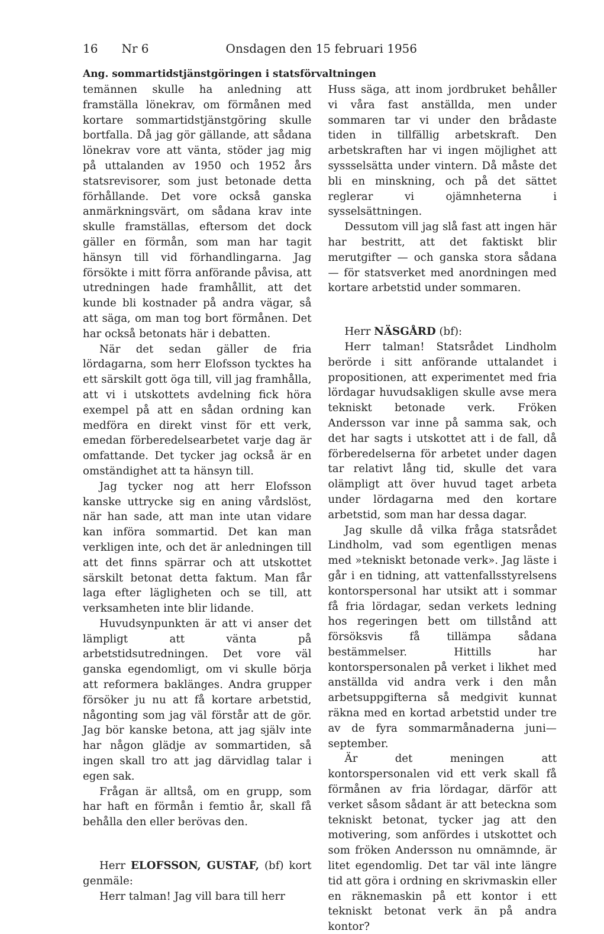16 Nr 6 Onsdagen den 15 februari 1956
Ang. sommartidstjänstgöringen i statsförvaltningen
temännen skulle ha anledning att framställa lönekrav, om förmånen med kortare sommartidstjänstgöring skulle bortfalla. Då jag gör gällande, att sådana lönekrav vore att vänta, stöder jag mig på uttalanden av 1950 och 1952 års statsrevisorer, som just betonade detta förhållande. Det vore också ganska anmärkningsvärt, om sådana krav inte skulle framställas, eftersom det dock gäller en förmån, som man har tagit hänsyn till vid förhandlingarna. Jag försökte i mitt förra anförande påvisa, att utredningen hade framhållit, att det kunde bli kostnader på andra vägar, så att säga, om man tog bort förmånen. Det har också betonats här i debatten.
När det sedan gäller de fria lördagarna, som herr Elofsson tycktes ha ett särskilt gott öga till, vill jag framhålla, att vi i utskottets avdelning fick höra exempel på att en sådan ordning kan medföra en direkt vinst för ett verk, emedan förberedelsearbetet varje dag är omfattande. Det tycker jag också är en omständighet att ta hänsyn till.
Jag tycker nog att herr Elofsson kanske uttrycke sig en aning vårdslöst, när han sade, att man inte utan vidare kan införa sommartid. Det kan man verkligen inte, och det är anledningen till att det finns spärrar och att utskottet särskilt betonat detta faktum. Man får laga efter lägligheten och se till, att verksamheten inte blir lidande.
Huvudsynpunkten är att vi anser det lämpligt att vänta på arbetstidsutredningen. Det vore väl ganska egendomligt, om vi skulle börja att reformera baklänges. Andra grupper försöker ju nu att få kortare arbetstid, någonting som jag väl förstår att de gör. Jag bör kanske betona, att jag själv inte har någon glädje av sommartiden, så ingen skall tro att jag därvidlag talar i egen sak.
Frågan är alltså, om en grupp, som har haft en förmån i femtio år, skall få behålla den eller berövas den.
Herr ELOFSSON, GUSTAF, (bf) kort genmäle:
Herr talman! Jag vill bara till herr
Huss säga, att inom jordbruket behåller vi våra fast anställda, men under sommaren tar vi under den brådaste tiden in tillfällig arbetskraft. Den arbetskraften har vi ingen möjlighet att syssselsätta under vintern. Då måste det bli en minskning, och på det sättet reglerar vi ojämnheterna i sysselsättningen.
Dessutom vill jag slå fast att ingen här har bestritt, att det faktiskt blir merutgifter — och ganska stora sådana — för statsverket med anordningen med kortare arbetstid under sommaren.
Herr NÄSGÅRD (bf):
Herr talman! Statsrådet Lindholm berörde i sitt anförande uttalandet i propositionen, att experimentet med fria lördagar huvudsakligen skulle avse mera tekniskt betonade verk. Fröken Andersson var inne på samma sak, och det har sagts i utskottet att i de fall, då förberedelserna för arbetet under dagen tar relativt lång tid, skulle det vara olämpligt att över huvud taget arbeta under lördagarna med den kortare arbetstid, som man har dessa dagar.
Jag skulle då vilka fråga statsrådet Lindholm, vad som egentligen menas med »tekniskt betonade verk». Jag läste i går i en tidning, att vattenfallsstyrelsens kontorspersonal har utsikt att i sommar få fria lördagar, sedan verkets ledning hos regeringen bett om tillstånd att försöksvis få tillämpa sådana bestämmelser. Hittills har kontorspersonalen på verket i likhet med anställda vid andra verk i den mån arbetsuppgifterna så medgivit kunnat räkna med en kortad arbetstid under tre av de fyra sommarmånaderna juni—september.
Är det meningen att kontorspersonalen vid ett verk skall få förmånen av fria lördagar, därför att verket såsom sådant är att beteckna som tekniskt betonat, tycker jag att den motivering, som anfördes i utskottet och som fröken Andersson nu omnämnde, är litet egendomlig. Det tar väl inte längre tid att göra i ordning en skrivmaskin eller en räknemaskin på ett kontor i ett tekniskt betonat verk än på andra kontor?